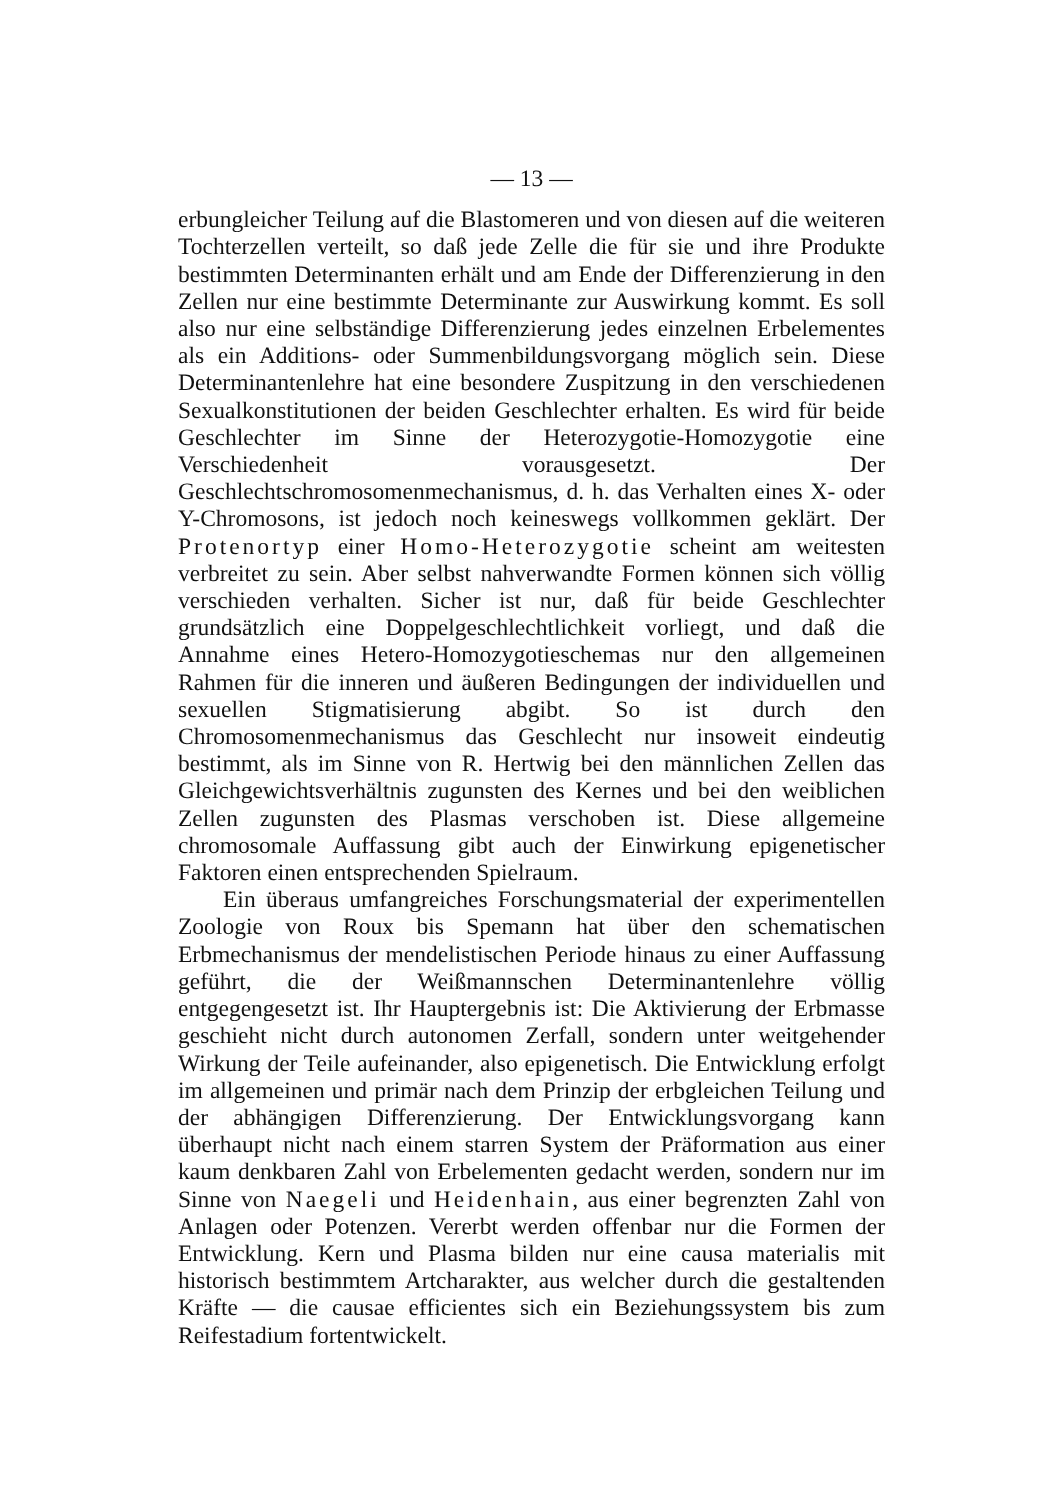— 13 —
erbungleicher Teilung auf die Blastomeren und von diesen auf die weiteren Tochterzellen verteilt, so daß jede Zelle die für sie und ihre Produkte bestimmten Determinanten erhält und am Ende der Differenzierung in den Zellen nur eine bestimmte Determinante zur Auswirkung kommt. Es soll also nur eine selbständige Differenzierung jedes einzelnen Erbelementes als ein Additions- oder Summenbildungsvorgang möglich sein. Diese Determinantenlehre hat eine besondere Zuspitzung in den verschiedenen Sexualkonstitutionen der beiden Geschlechter erhalten. Es wird für beide Geschlechter im Sinne der Heterozygotie-Homozygotie eine Verschiedenheit vorausgesetzt. Der Geschlechtschromosomenmechanismus, d. h. das Verhalten eines X- oder Y-Chromosons, ist jedoch noch keineswegs vollkommen geklärt. Der Protenortyp einer Homo-Heterozygotie scheint am weitesten verbreitet zu sein. Aber selbst nahverwandte Formen können sich völlig verschieden verhalten. Sicher ist nur, daß für beide Geschlechter grundsätzlich eine Doppelgeschlechtlichkeit vorliegt, und daß die Annahme eines Hetero-Homozygotieschemas nur den allgemeinen Rahmen für die inneren und äußeren Bedingungen der individuellen und sexuellen Stigmatisierung abgibt. So ist durch den Chromosomenmechanismus das Geschlecht nur insoweit eindeutig bestimmt, als im Sinne von R. Hertwig bei den männlichen Zellen das Gleichgewichtsverhältnis zugunsten des Kernes und bei den weiblichen Zellen zugunsten des Plasmas verschoben ist. Diese allgemeine chromosomale Auffassung gibt auch der Einwirkung epigenetischer Faktoren einen entsprechenden Spielraum.
Ein überaus umfangreiches Forschungsmaterial der experimentellen Zoologie von Roux bis Spemann hat über den schematischen Erbmechanismus der mendelistischen Periode hinaus zu einer Auffassung geführt, die der Weißmannschen Determinantenlehre völlig entgegengesetzt ist. Ihr Hauptergebnis ist: Die Aktivierung der Erbmasse geschieht nicht durch autonomen Zerfall, sondern unter weitgehender Wirkung der Teile aufeinander, also epigenetisch. Die Entwicklung erfolgt im allgemeinen und primär nach dem Prinzip der erbgleichen Teilung und der abhängigen Differenzierung. Der Entwicklungsvorgang kann überhaupt nicht nach einem starren System der Präformation aus einer kaum denkbaren Zahl von Erbelementen gedacht werden, sondern nur im Sinne von Naegeli und Heidenhain, aus einer begrenzten Zahl von Anlagen oder Potenzen. Vererbt werden offenbar nur die Formen der Entwicklung. Kern und Plasma bilden nur eine causa materialis mit historisch bestimmtem Artcharakter, aus welcher durch die gestaltenden Kräfte — die causae efficientes sich ein Beziehungssystem bis zum Reifestadium fortentwickelt.